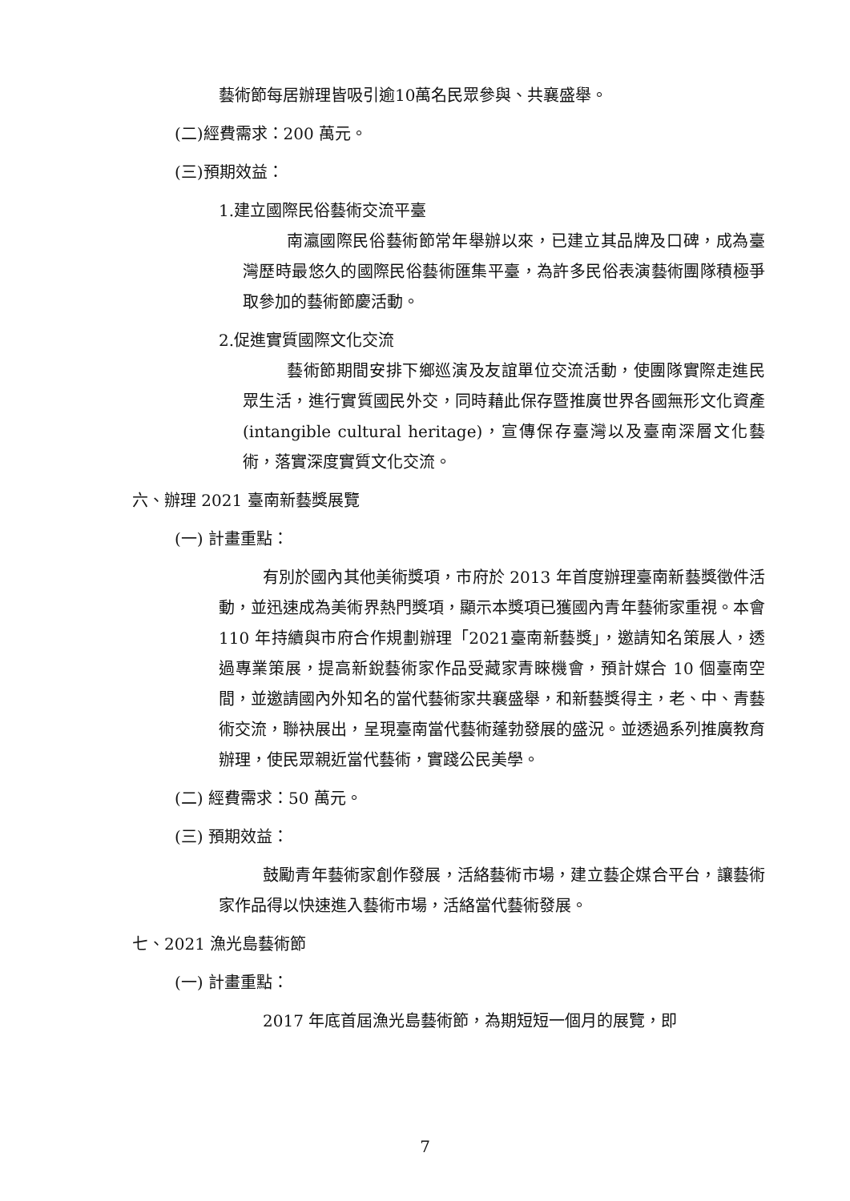藝術節每居辦理皆吸引逾10萬名民眾參與、共襄盛舉。
(二)經費需求：200 萬元。
(三)預期效益：
1.建立國際民俗藝術交流平臺
南瀛國際民俗藝術節常年舉辦以來，已建立其品牌及口碑，成為臺灣歷時最悠久的國際民俗藝術匯集平臺，為許多民俗表演藝術團隊積極爭取參加的藝術節慶活動。
2.促進實質國際文化交流
藝術節期間安排下鄉巡演及友誼單位交流活動，使團隊實際走進民眾生活，進行實質國民外交，同時藉此保存暨推廣世界各國無形文化資產(intangible cultural heritage)，宣傳保存臺灣以及臺南深層文化藝術，落實深度實質文化交流。
六、辦理 2021 臺南新藝獎展覽
(一) 計畫重點：
有別於國內其他美術獎項，市府於 2013 年首度辦理臺南新藝獎徵件活動，並迅速成為美術界熱門獎項，顯示本獎項已獲國內青年藝術家重視。本會 110 年持續與市府合作規劃辦理「2021臺南新藝獎」，邀請知名策展人，透過專業策展，提高新銳藝術家作品受藏家青睞機會，預計媒合 10 個臺南空間，並邀請國內外知名的當代藝術家共襄盛舉，和新藝獎得主，老、中、青藝術交流，聯袂展出，呈現臺南當代藝術蓬勃發展的盛況。並透過系列推廣教育辦理，使民眾親近當代藝術，實踐公民美學。
(二) 經費需求：50 萬元。
(三) 預期效益：
鼓勵青年藝術家創作發展，活絡藝術市場，建立藝企媒合平台，讓藝術家作品得以快速進入藝術市場，活絡當代藝術發展。
七、2021 漁光島藝術節
(一) 計畫重點：
2017 年底首屆漁光島藝術節，為期短短一個月的展覽，即
7